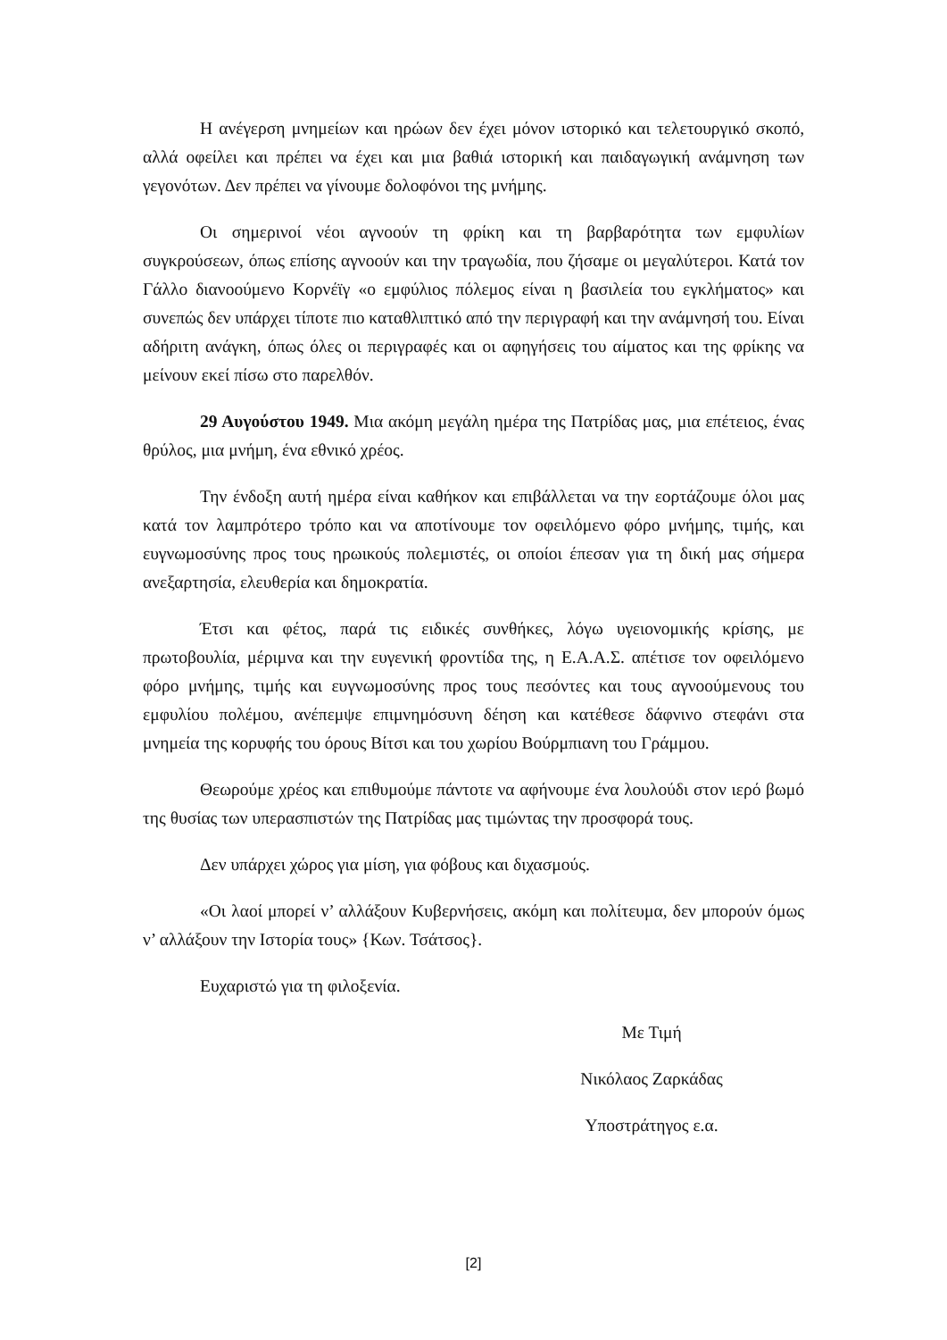Η ανέγερση μνημείων και ηρώων δεν έχει μόνον ιστορικό και τελετουργικό σκοπό, αλλά οφείλει και πρέπει να έχει και μια βαθιά ιστορική και παιδαγωγική ανάμνηση των γεγονότων. Δεν πρέπει να γίνουμε δολοφόνοι της μνήμης.
Οι σημερινοί νέοι αγνοούν τη φρίκη και τη βαρβαρότητα των εμφυλίων συγκρούσεων, όπως επίσης αγνοούν και την τραγωδία, που ζήσαμε οι μεγαλύτεροι. Κατά τον Γάλλο διανοούμενο Κορνέϊγ «ο εμφύλιος πόλεμος είναι η βασιλεία του εγκλήματος» και συνεπώς δεν υπάρχει τίποτε πιο καταθλιπτικό από την περιγραφή και την ανάμνησή του. Είναι αδήριτη ανάγκη, όπως όλες οι περιγραφές και οι αφηγήσεις του αίματος και της φρίκης να μείνουν εκεί πίσω στο παρελθόν.
29 Αυγούστου 1949. Μια ακόμη μεγάλη ημέρα της Πατρίδας μας, μια επέτειος, ένας θρύλος, μια μνήμη, ένα εθνικό χρέος.
Την ένδοξη αυτή ημέρα είναι καθήκον και επιβάλλεται να την εορτάζουμε όλοι μας κατά τον λαμπρότερο τρόπο και να αποτίνουμε τον οφειλόμενο φόρο μνήμης, τιμής, και ευγνωμοσύνης προς τους ηρωικούς πολεμιστές, οι οποίοι έπεσαν για τη δική μας σήμερα ανεξαρτησία, ελευθερία και δημοκρατία.
Έτσι και φέτος, παρά τις ειδικές συνθήκες, λόγω υγειονομικής κρίσης, με πρωτοβουλία, μέριμνα και την ευγενική φροντίδα της, η Ε.Α.Α.Σ. απέτισε τον οφειλόμενο φόρο μνήμης, τιμής και ευγνωμοσύνης προς τους πεσόντες και τους αγνοούμενους του εμφυλίου πολέμου, ανέπεμψε επιμνημόσυνη δέηση και κατέθεσε δάφνινο στεφάνι στα μνημεία της κορυφής του όρους Βίτσι και του χωρίου Βούρμπιανη του Γράμμου.
Θεωρούμε χρέος και επιθυμούμε πάντοτε να αφήνουμε ένα λουλούδι στον ιερό βωμό της θυσίας των υπερασπιστών της Πατρίδας μας τιμώντας την προσφορά τους.
Δεν υπάρχει χώρος για μίση, για φόβους και διχασμούς.
«Οι λαοί μπορεί ν’ αλλάξουν Κυβερνήσεις, ακόμη και πολίτευμα, δεν μπορούν όμως ν’ αλλάξουν την Ιστορία τους» {Κων. Τσάτσος}.
Ευχαριστώ για τη φιλοξενία.
Με Τιμή
Νικόλαος Ζαρκάδας
Υποστράτηγος ε.α.
[2]